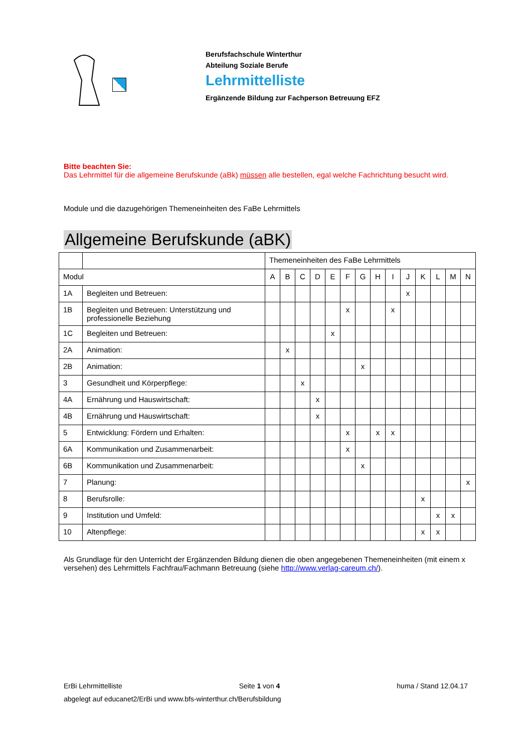Berufsfachschule Winterthur
Abteilung Soziale Berufe
Lehrmittelliste
Ergänzende Bildung zur Fachperson Betreuung EFZ
Bitte beachten Sie:
Das Lehrmittel für die allgemeine Berufskunde (aBk) müssen alle bestellen, egal welche Fachrichtung besucht wird.
Module und die dazugehörigen Themeneinheiten des FaBe Lehrmittels
Allgemeine Berufskunde (aBK)
| | | Themeneinheiten des FaBe Lehrmittels | | | | | | | | | | | | | |
| --- | --- | --- | --- | --- | --- | --- | --- | --- | --- | --- | --- | --- | --- | --- | --- |
| Modul | | A | B | C | D | E | F | G | H | I | J | K | L | M | N |
| 1A | Begleiten und Betreuen: | | | | | | | | | | x | | | | |
| 1B | Begleiten und Betreuen: Unterstützung und professionelle Beziehung | | | | | | x | | | x | | | | | |
| 1C | Begleiten und Betreuen: | | | | | x | | | | | | | | | |
| 2A | Animation: | | x | | | | | | | | | | | | |
| 2B | Animation: | | | | | | | x | | | | | | | |
| 3 | Gesundheit und Körperpflege: | | | x | | | | | | | | | | | |
| 4A | Ernährung und Hauswirtschaft: | | | | x | | | | | | | | | | |
| 4B | Ernährung und Hauswirtschaft: | | | | x | | | | | | | | | | |
| 5 | Entwicklung: Fördern und Erhalten: | | | | | | x | | x | x | | | | | |
| 6A | Kommunikation und Zusammenarbeit: | | | | | | x | | | | | | | | |
| 6B | Kommunikation und Zusammenarbeit: | | | | | | | x | | | | | | | |
| 7 | Planung: | | | | | | | | | | | | | | x |
| 8 | Berufsrolle: | | | | | | | | | | | x | | | |
| 9 | Institution und Umfeld: | | | | | | | | | | | | x | x | |
| 10 | Altenpflege: | | | | | | | | | | | x | x | | |
Als Grundlage für den Unterricht der Ergänzenden Bildung dienen die oben angegebenen Themeneinheiten (mit einem x versehen) des Lehrmittels Fachfrau/Fachmann Betreuung (siehe http://www.verlag-careum.ch/).
ErBi Lehrmittelliste Seite 1 von 4 huma / Stand 12.04.17
abgelegt auf educanet2/ErBi und www.bfs-winterthur.ch/Berufsbildung